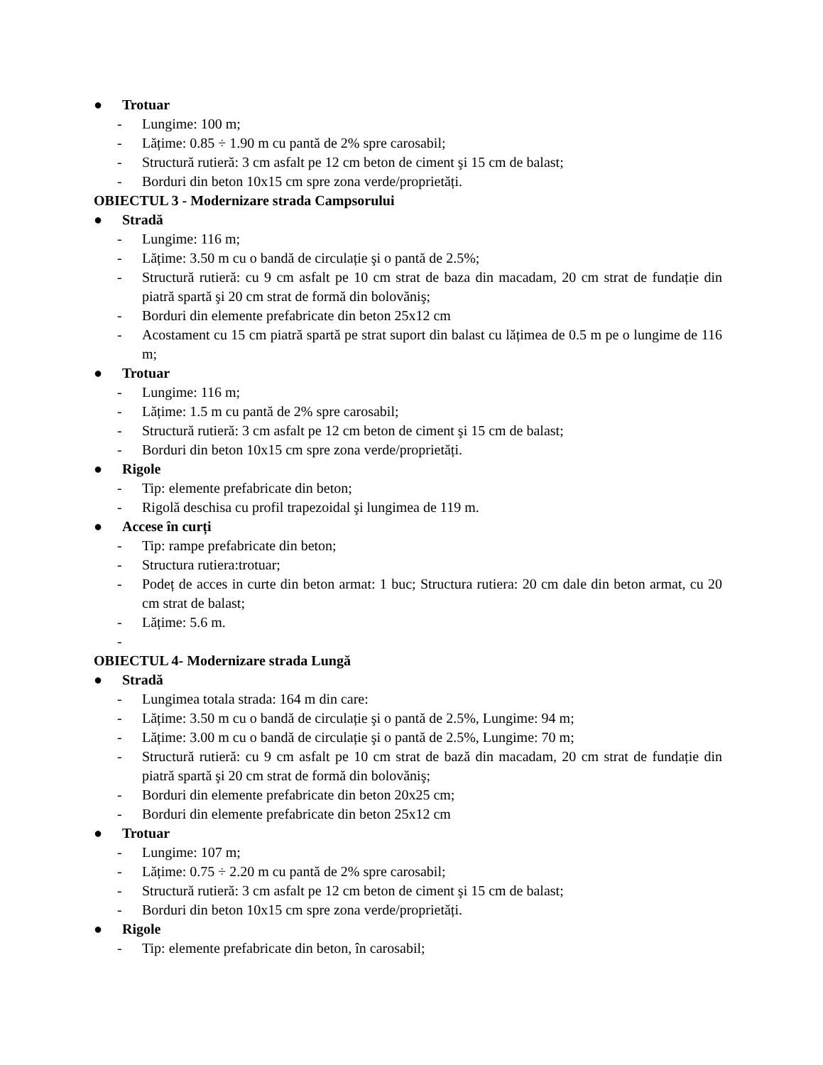● Trotuar
- Lungime: 100 m;
- Lățime: 0.85 ÷ 1.90 m cu pantă de 2% spre carosabil;
- Structură rutieră: 3 cm asfalt pe 12 cm beton de ciment şi 15 cm de balast;
- Borduri din beton 10x15 cm spre zona verde/proprietăți.
OBIECTUL 3 - Modernizare strada Campsorului
● Stradă
- Lungime: 116 m;
- Lățime: 3.50 m cu o bandă de circulație şi o pantă de 2.5%;
- Structură rutieră: cu 9 cm asfalt pe 10 cm strat de baza din macadam, 20 cm strat de fundație din piatră spartă şi 20 cm strat de formă din bolovăniş;
- Borduri din elemente prefabricate din beton 25x12 cm
- Acostament cu 15 cm piatră spartă pe strat suport din balast cu lățimea de 0.5 m pe o lungime de 116 m;
● Trotuar
- Lungime: 116 m;
- Lățime: 1.5 m cu pantă de 2% spre carosabil;
- Structură rutieră: 3 cm asfalt pe 12 cm beton de ciment şi 15 cm de balast;
- Borduri din beton 10x15 cm spre zona verde/proprietăți.
● Rigole
- Tip: elemente prefabricate din beton;
- Rigolă deschisa cu profil trapezoidal şi lungimea de 119 m.
● Accese în curți
- Tip: rampe prefabricate din beton;
- Structura rutiera:trotuar;
- Podeț de acces in curte din beton armat: 1 buc; Structura rutiera: 20 cm dale din beton armat, cu 20 cm strat de balast;
- Lățime: 5.6 m.
-
OBIECTUL 4- Modernizare strada Lungă
● Stradă
- Lungimea totala strada: 164 m din care:
- Lățime: 3.50 m cu o bandă de circulație şi o pantă de 2.5%, Lungime: 94 m;
- Lățime: 3.00 m cu o bandă de circulație şi o pantă de 2.5%, Lungime: 70 m;
- Structură rutieră: cu 9 cm asfalt pe 10 cm strat de bază din macadam, 20 cm strat de fundație din piatră spartă şi 20 cm strat de formă din bolovăniş;
- Borduri din elemente prefabricate din beton 20x25 cm;
- Borduri din elemente prefabricate din beton 25x12 cm
● Trotuar
- Lungime: 107 m;
- Lățime: 0.75 ÷ 2.20 m cu pantă de 2% spre carosabil;
- Structură rutieră: 3 cm asfalt pe 12 cm beton de ciment şi 15 cm de balast;
- Borduri din beton 10x15 cm spre zona verde/proprietăți.
● Rigole
- Tip: elemente prefabricate din beton, în carosabil;